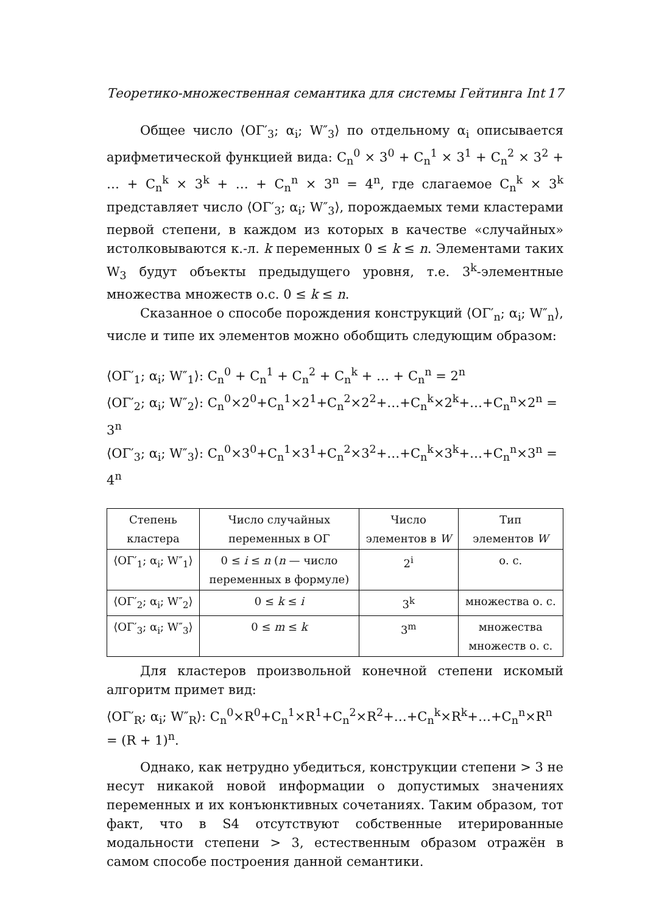Теоретико-множественная семантика для системы Гейтинга Int 17
Общее число ⟨ОΓ′<sub>3</sub>; α<sub>i</sub>; W″<sub>3</sub>⟩ по отдельному α<sub>i</sub> описывается арифметической функцией вида: C<sub>n</sub><sup>0</sup> × 3<sup>0</sup> + C<sub>n</sub><sup>1</sup> × 3<sup>1</sup> + C<sub>n</sub><sup>2</sup> × 3<sup>2</sup> + … + C<sub>n</sub><sup>k</sup> × 3<sup>k</sup> + … + C<sub>n</sub><sup>n</sup> × 3<sup>n</sup> = 4<sup>n</sup>, где слагаемое C<sub>n</sub><sup>k</sup> × 3<sup>k</sup> представляет число ⟨ОΓ′<sub>3</sub>; α<sub>i</sub>; W″<sub>3</sub>⟩, порождаемых теми кластерами первой степени, в каждом из которых в качестве «случайных» истолковываются к.-л. k переменных 0 ≤ k ≤ n. Элементами таких W<sub>3</sub> будут объекты предыдущего уровня, т.е. 3<sup>k</sup>-элементные множества множеств о.с. 0 ≤ k ≤ n.
Сказанное о способе порождения конструкций ⟨ОΓ′<sub>n</sub>; α<sub>i</sub>; W″<sub>n</sub>⟩, числе и типе их элементов можно обобщить следующим образом:
⟨ОΓ′<sub>1</sub>; α<sub>i</sub>; W″<sub>1</sub>⟩: C<sub>n</sub><sup>0</sup> + C<sub>n</sub><sup>1</sup> + C<sub>n</sub><sup>2</sup> + C<sub>n</sub><sup>k</sup> + … + C<sub>n</sub><sup>n</sup> = 2<sup>n</sup>
⟨ОΓ′<sub>2</sub>; α<sub>i</sub>; W″<sub>2</sub>⟩: C<sub>n</sub><sup>0</sup>×2<sup>0</sup>+C<sub>n</sub><sup>1</sup>×2<sup>1</sup>+C<sub>n</sub><sup>2</sup>×2<sup>2</sup>+…+C<sub>n</sub><sup>k</sup>×2<sup>k</sup>+…+C<sub>n</sub><sup>n</sup>×2<sup>n</sup> = 3<sup>n</sup>
⟨ОΓ′<sub>3</sub>; α<sub>i</sub>; W″<sub>3</sub>⟩: C<sub>n</sub><sup>0</sup>×3<sup>0</sup>+C<sub>n</sub><sup>1</sup>×3<sup>1</sup>+C<sub>n</sub><sup>2</sup>×3<sup>2</sup>+…+C<sub>n</sub><sup>k</sup>×3<sup>k</sup>+…+C<sub>n</sub><sup>n</sup>×3<sup>n</sup> = 4<sup>n</sup>
| Степень кластера | Число случайных переменных в ОΓ | Число элементов в W | Тип элементов W |
| --- | --- | --- | --- |
| ⟨ОΓ′<sub>1</sub>; α<sub>i</sub>; W″<sub>1</sub>⟩ | 0 ≤ i ≤ n ( n — число переменных в формуле) | 2<sup>i</sup> | о. с. |
| ⟨ОΓ′<sub>2</sub>; α<sub>i</sub>; W″<sub>2</sub>⟩ | 0 ≤ k ≤ i | 3<sup>k</sup> | множества о. с. |
| ⟨ОΓ′<sub>3</sub>; α<sub>i</sub>; W″<sub>3</sub>⟩ | 0 ≤ m ≤ k | 3<sup>m</sup> | множества множеств о. с. |
Для кластеров произвольной конечной степени искомый алгоритм примет вид:
⟨ОΓ′<sub>R</sub>; α<sub>i</sub>; W″<sub>R</sub>⟩: C<sub>n</sub><sup>0</sup>×R<sup>0</sup>+C<sub>n</sub><sup>1</sup>×R<sup>1</sup>+C<sub>n</sub><sup>2</sup>×R<sup>2</sup>+…+C<sub>n</sub><sup>k</sup>×R<sup>k</sup>+…+C<sub>n</sub><sup>n</sup>×R<sup>n</sup> = (R + 1)<sup>n</sup>.
Однако, как нетрудно убедиться, конструкции степени > 3 не несут никакой новой информации о допустимых значениях переменных и их конъюнктивных сочетаниях. Таким образом, тот факт, что в S4 отсутствуют собственные итерированные модальности степени > 3, естественным образом отражён в самом способе построения данной семантики.